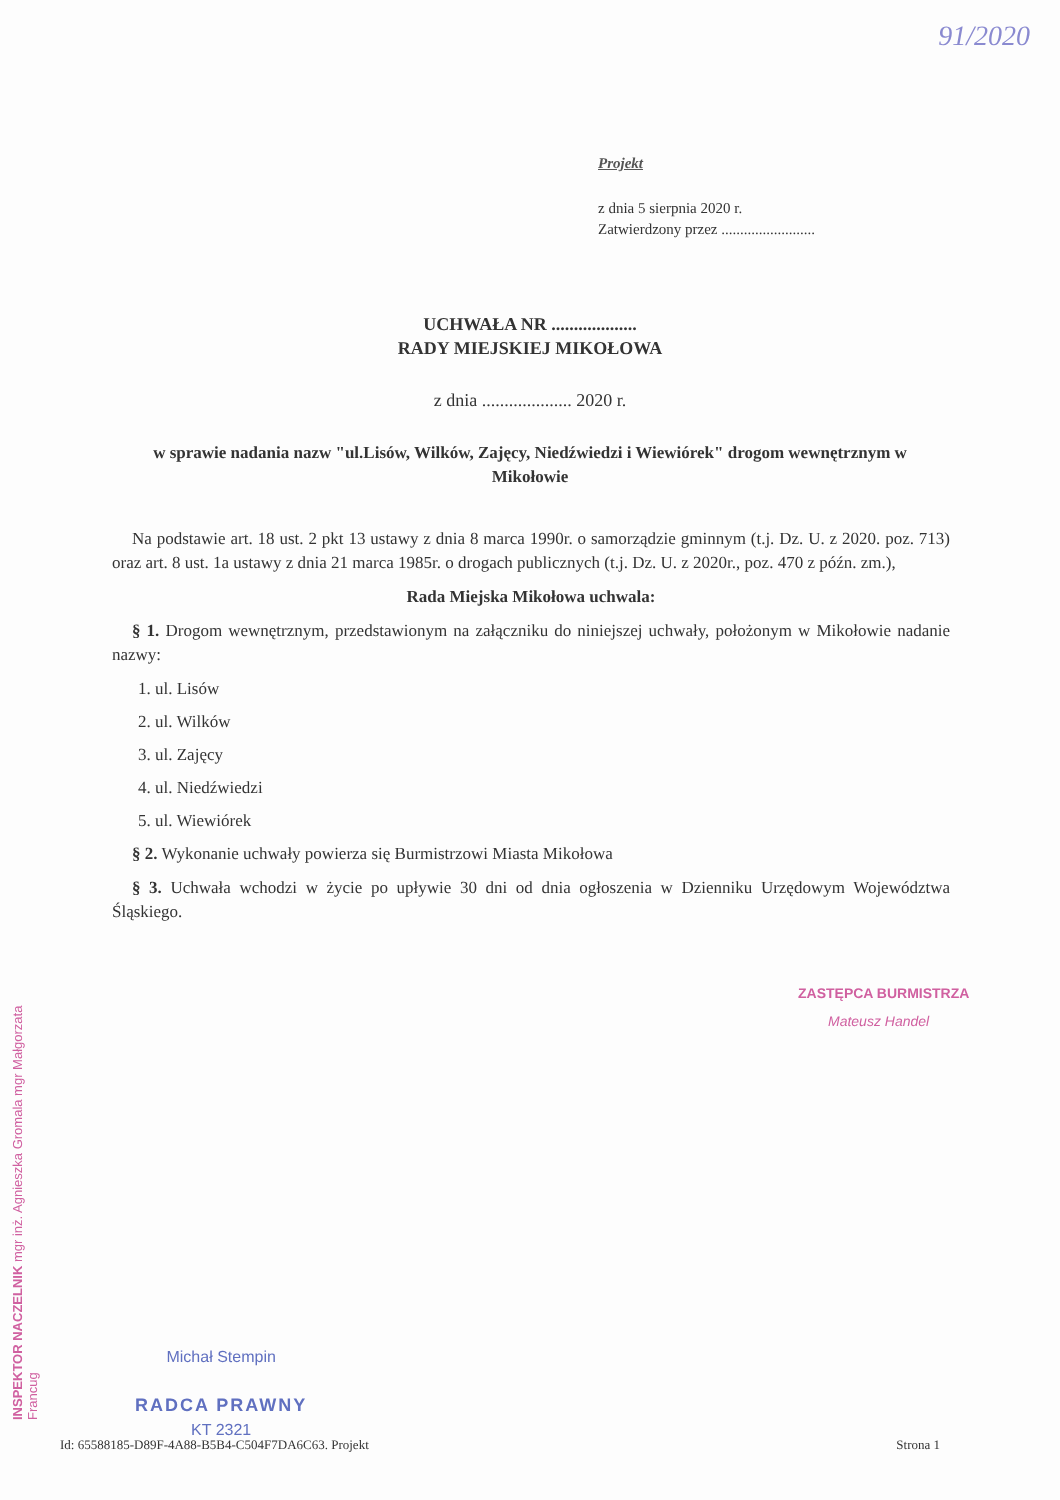91/2020
Projekt
z dnia 5 sierpnia 2020 r.
Zatwierdzony przez .........................
UCHWAŁA NR ...................
RADY MIEJSKIEJ MIKOŁOWA
z dnia .................... 2020 r.
w sprawie nadania nazw "ul.Lisów, Wilków, Zajęcy, Niedźwiedzi i Wiewiórek" drogom wewnętrznym w Mikołowie
Na podstawie art. 18 ust. 2 pkt 13 ustawy z dnia 8 marca 1990r. o samorządzie gminnym (t.j. Dz. U. z 2020. poz. 713) oraz art. 8 ust. 1a ustawy z dnia 21 marca 1985r. o drogach publicznych (t.j. Dz. U. z 2020r., poz. 470 z późn. zm.),
Rada Miejska Mikołowa uchwala:
§ 1. Drogom wewnętrznym, przedstawionym na załączniku do niniejszej uchwały, położonym w Mikołowie nadanie nazwy:
1. ul. Lisów
2. ul. Wilków
3. ul. Zajęcy
4. ul. Niedźwiedzi
5. ul. Wiewiórek
§ 2. Wykonanie uchwały powierza się Burmistrzowi Miasta Mikołowa
§ 3. Uchwała wchodzi w życie po upływie 30 dni od dnia ogłoszenia w Dzienniku Urzędowym Województwa Śląskiego.
INSPEKTOR NACZELNIK mgr inż. Agnieszka Gromala mgr Małgorzata Francug
ZASTĘPCA BURMISTRZA
Mateusz Handel
Michał Stempin
RADCA PRAWNY
KT 2321
Id: 65588185-D89F-4A88-B5B4-C504F7DA6C63. Projekt Strona 1